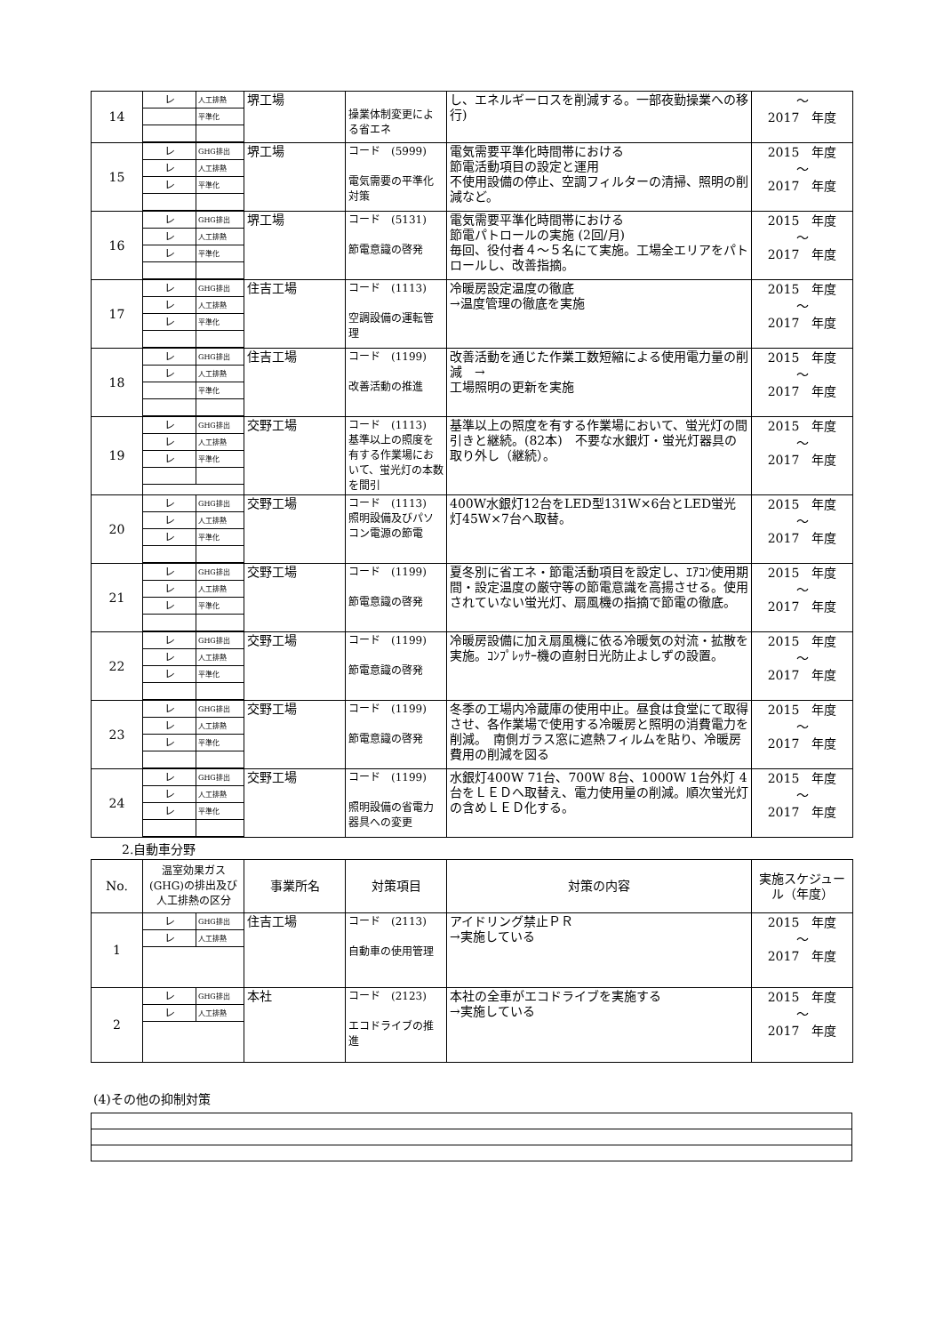| 14 | / レ / 人工排熱 / / / 平準化 / | 堺工場 | 操業体制変更による省エネ | し、エネルギーロスを削減する。一部夜勤操業への移行) | ～ 2017 年度 |
| 15 | / レ / GHG排出 / / レ / 人工排熱 / / レ / 平準化 / | 堺工場 | コード (5999) 電気需要の平準化対策 | 電気需要平準化時間帯における 節電活動項目の設定と運用 不使用設備の停止、空調フィルターの清掃、照明の削減など。 | 2015 年度 ～ 2017 年度 |
| 16 | / レ / GHG排出 / / レ / 人工排熱 / / レ / 平準化 / | 堺工場 | コード (5131) 節電意識の啓発 | 電気需要平準化時間帯における 節電パトロールの実施 (2回/月) 毎回、役付者４～５名にて実施。工場全エリアをパトロールし、改善指摘。 | 2015 年度 ～ 2017 年度 |
| 17 | / レ / GHG排出 / / レ / 人工排熱 / / レ / 平準化 / | 住吉工場 | コード (1113) 空調設備の運転管理 | 冷暖房設定温度の徹底 →温度管理の徹底を実施 | 2015 年度 ～ 2017 年度 |
| 18 | / レ / GHG排出 / / レ / 人工排熱 / / / 平準化 / | 住吉工場 | コード (1199) 改善活動の推進 | 改善活動を通じた作業工数短縮による使用電力量の削減 → 工場照明の更新を実施 | 2015 年度 ～ 2017 年度 |
| 19 | / レ / GHG排出 / / レ / 人工排熱 / / レ / 平準化 / | 交野工場 | コード (1113) 基準以上の照度を有する作業場において、蛍光灯の本数を間引 | 基準以上の照度を有する作業場において、蛍光灯の間引きと継続。(82本) 不要な水銀灯・蛍光灯器具の取り外し（継続）。 | 2015 年度 ～ 2017 年度 |
| 20 | / レ / GHG排出 / / レ / 人工排熱 / / レ / 平準化 / | 交野工場 | コード (1113) 照明設備及びパソコン電源の節電 | 400W水銀灯12台をLED型131W×6台とLED蛍光灯45W×7台へ取替。 | 2015 年度 ～ 2017 年度 |
| 21 | / レ / GHG排出 / / レ / 人工排熱 / / レ / 平準化 / | 交野工場 | コード (1199) 節電意識の啓発 | 夏冬別に省エネ・節電活動項目を設定し、ｴｱｺﾝ使用期間・設定温度の厳守等の節電意識を高揚させる。使用されていない蛍光灯、扇風機の指摘で節電の徹底。 | 2015 年度 ～ 2017 年度 |
| 22 | / レ / GHG排出 / / レ / 人工排熱 / / レ / 平準化 / | 交野工場 | コード (1199) 節電意識の啓発 | 冷暖房設備に加え扇風機に依る冷暖気の対流・拡散を実施。ｺﾝﾌﾟﾚｯｻｰ機の直射日光防止よしずの設置。 | 2015 年度 ～ 2017 年度 |
| 23 | / レ / GHG排出 / / レ / 人工排熱 / / レ / 平準化 / | 交野工場 | コード (1199) 節電意識の啓発 | 冬季の工場内冷蔵庫の使用中止。昼食は食堂にて取得させ、各作業場で使用する冷暖房と照明の消費電力を削減。 南側ガラス窓に遮熱フィルムを貼り、冷暖房費用の削減を図る | 2015 年度 ～ 2017 年度 |
| 24 | / レ / GHG排出 / / レ / 人工排熱 / / レ / 平準化 / | 交野工場 | コード (1199) 照明設備の省電力器具への変更 | 水銀灯400W 71台、700W 8台、1000W 1台外灯 4台をＬＥＤへ取替え、電力使用量の削減。順次蛍光灯の含めＬＥＤ化する。 | 2015 年度 ～ 2017 年度 |
2.自動車分野
| No. | 温室効果ガス(GHG)の排出及び人工排熱の区分 | 事業所名 | 対策項目 | 対策の内容 | 実施スケジュール（年度） |
| --- | --- | --- | --- | --- | --- |
| 1 | / レ / GHG排出 / / レ / 人工排熱 / | 住吉工場 | コード (2113) 自動車の使用管理 | アイドリング禁止ＰＲ →実施している | 2015 年度 ～ 2017 年度 |
| 2 | / レ / GHG排出 / / レ / 人工排熱 / | 本社 | コード (2123) エコドライブの推進 | 本社の全車がエコドライブを実施する →実施している | 2015 年度 ～ 2017 年度 |
(4)その他の抑制対策